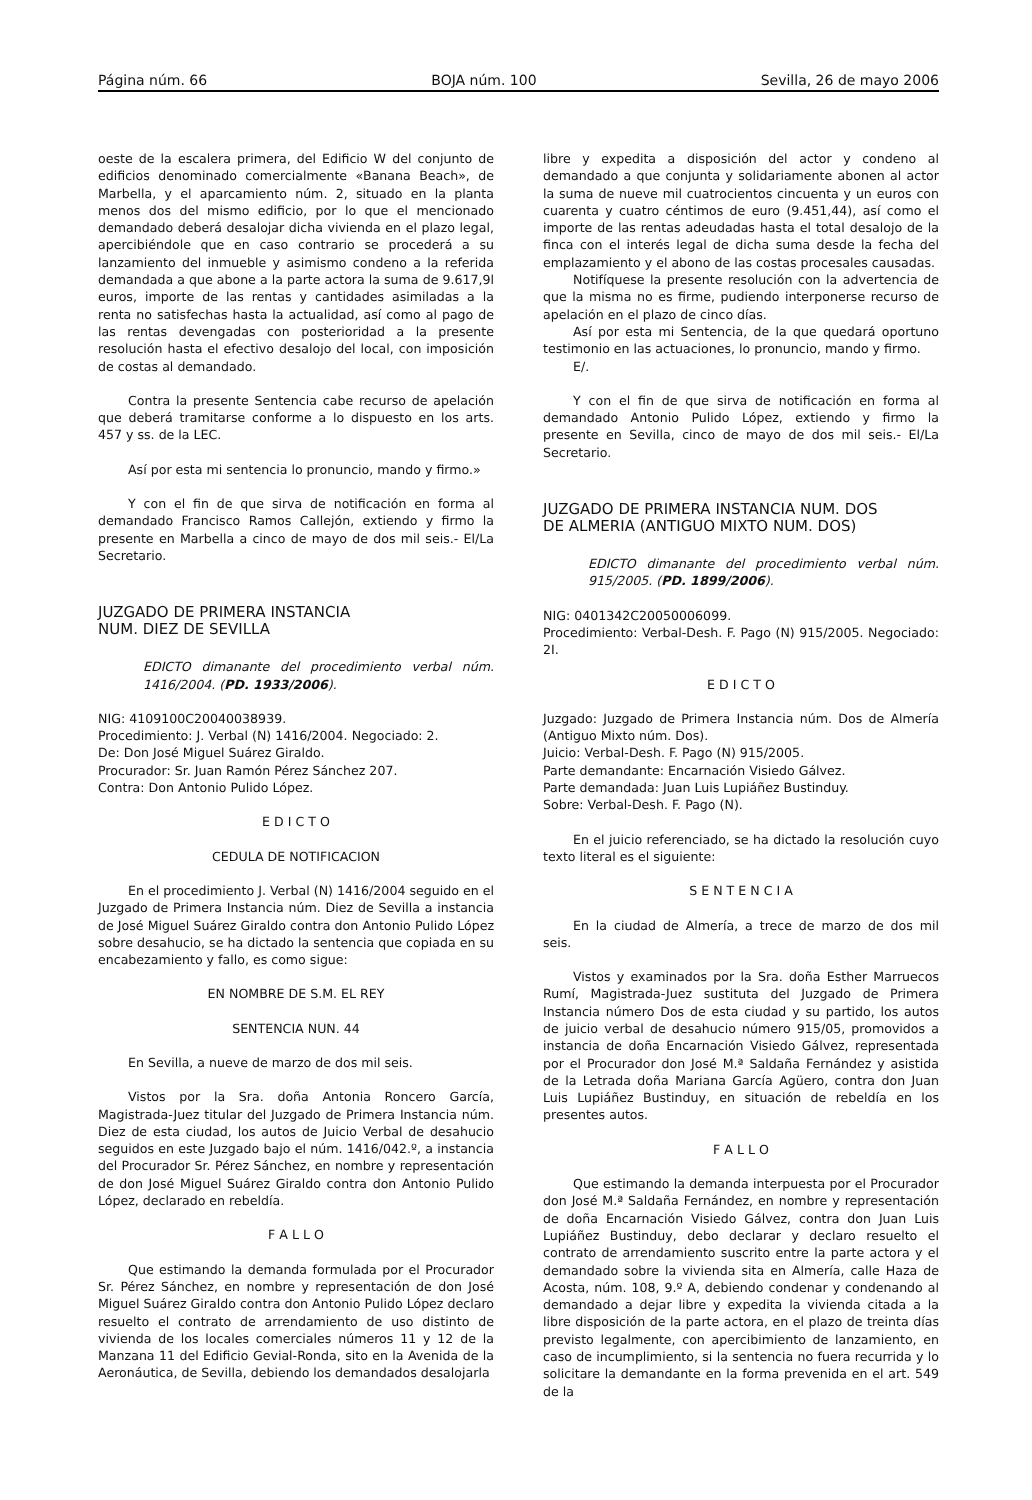Página núm. 66 BOJA núm. 100 Sevilla, 26 de mayo 2006
oeste de la escalera primera, del Edificio W del conjunto de edificios denominado comercialmente «Banana Beach», de Marbella, y el aparcamiento núm. 2, situado en la planta menos dos del mismo edificio, por lo que el mencionado demandado deberá desalojar dicha vivienda en el plazo legal, apercibiéndole que en caso contrario se procederá a su lanzamiento del inmueble y asimismo condeno a la referida demandada a que abone a la parte actora la suma de 9.617,9l euros, importe de las rentas y cantidades asimiladas a la renta no satisfechas hasta la actualidad, así como al pago de las rentas devengadas con posterioridad a la presente resolución hasta el efectivo desalojo del local, con imposición de costas al demandado.
Contra la presente Sentencia cabe recurso de apelación que deberá tramitarse conforme a lo dispuesto en los arts. 457 y ss. de la LEC.
Así por esta mi sentencia lo pronuncio, mando y firmo.»
Y con el fin de que sirva de notificación en forma al demandado Francisco Ramos Callejón, extiendo y firmo la presente en Marbella a cinco de mayo de dos mil seis.- El/La Secretario.
JUZGADO DE PRIMERA INSTANCIA
NUM. DIEZ DE SEVILLA
EDICTO dimanante del procedimiento verbal núm. 1416/2004. (PD. 1933/2006).
NIG: 4109100C20040038939.
Procedimiento: J. Verbal (N) 1416/2004. Negociado: 2.
De: Don José Miguel Suárez Giraldo.
Procurador: Sr. Juan Ramón Pérez Sánchez 207.
Contra: Don Antonio Pulido López.
E D I C T O
CEDULA DE NOTIFICACION
En el procedimiento J. Verbal (N) 1416/2004 seguido en el Juzgado de Primera Instancia núm. Diez de Sevilla a instancia de José Miguel Suárez Giraldo contra don Antonio Pulido López sobre desahucio, se ha dictado la sentencia que copiada en su encabezamiento y fallo, es como sigue:
EN NOMBRE DE S.M. EL REY
SENTENCIA NUN. 44
En Sevilla, a nueve de marzo de dos mil seis.
Vistos por la Sra. doña Antonia Roncero García, Magistrada-Juez titular del Juzgado de Primera Instancia núm. Diez de esta ciudad, los autos de Juicio Verbal de desahucio seguidos en este Juzgado bajo el núm. 1416/042.º, a instancia del Procurador Sr. Pérez Sánchez, en nombre y representación de don José Miguel Suárez Giraldo contra don Antonio Pulido López, declarado en rebeldía.
F A L L O
Que estimando la demanda formulada por el Procurador Sr. Pérez Sánchez, en nombre y representación de don José Miguel Suárez Giraldo contra don Antonio Pulido López declaro resuelto el contrato de arrendamiento de uso distinto de vivienda de los locales comerciales números 11 y 12 de la Manzana 11 del Edificio Gevial-Ronda, sito en la Avenida de la Aeronáutica, de Sevilla, debiendo los demandados desalojarla
libre y expedita a disposición del actor y condeno al demandado a que conjunta y solidariamente abonen al actor la suma de nueve mil cuatrocientos cincuenta y un euros con cuarenta y cuatro céntimos de euro (9.451,44), así como el importe de las rentas adeudadas hasta el total desalojo de la finca con el interés legal de dicha suma desde la fecha del emplazamiento y el abono de las costas procesales causadas.
Notifíquese la presente resolución con la advertencia de que la misma no es firme, pudiendo interponerse recurso de apelación en el plazo de cinco días.
Así por esta mi Sentencia, de la que quedará oportuno testimonio en las actuaciones, lo pronuncio, mando y firmo.
E/.
Y con el fin de que sirva de notificación en forma al demandado Antonio Pulido López, extiendo y firmo la presente en Sevilla, cinco de mayo de dos mil seis.- El/La Secretario.
JUZGADO DE PRIMERA INSTANCIA NUM. DOS
DE ALMERIA (ANTIGUO MIXTO NUM. DOS)
EDICTO dimanante del procedimiento verbal núm. 915/2005. (PD. 1899/2006).
NIG: 0401342C20050006099.
Procedimiento: Verbal-Desh. F. Pago (N) 915/2005. Negociado: 2I.
E D I C T O
Juzgado: Juzgado de Primera Instancia núm. Dos de Almería (Antiguo Mixto núm. Dos).
Juicio: Verbal-Desh. F. Pago (N) 915/2005.
Parte demandante: Encarnación Visiedo Gálvez.
Parte demandada: Juan Luis Lupiáñez Bustinduy.
Sobre: Verbal-Desh. F. Pago (N).
En el juicio referenciado, se ha dictado la resolución cuyo texto literal es el siguiente:
S E N T E N C I A
En la ciudad de Almería, a trece de marzo de dos mil seis.
Vistos y examinados por la Sra. doña Esther Marruecos Rumí, Magistrada-Juez sustituta del Juzgado de Primera Instancia número Dos de esta ciudad y su partido, los autos de juicio verbal de desahucio número 915/05, promovidos a instancia de doña Encarnación Visiedo Gálvez, representada por el Procurador don José M.ª Saldaña Fernández y asistida de la Letrada doña Mariana García Agüero, contra don Juan Luis Lupiáñez Bustinduy, en situación de rebeldía en los presentes autos.
F A L L O
Que estimando la demanda interpuesta por el Procurador don José M.ª Saldaña Fernández, en nombre y representación de doña Encarnación Visiedo Gálvez, contra don Juan Luis Lupiáñez Bustinduy, debo declarar y declaro resuelto el contrato de arrendamiento suscrito entre la parte actora y el demandado sobre la vivienda sita en Almería, calle Haza de Acosta, núm. 108, 9.º A, debiendo condenar y condenando al demandado a dejar libre y expedita la vivienda citada a la libre disposición de la parte actora, en el plazo de treinta días previsto legalmente, con apercibimiento de lanzamiento, en caso de incumplimiento, si la sentencia no fuera recurrida y lo solicitare la demandante en la forma prevenida en el art. 549 de la